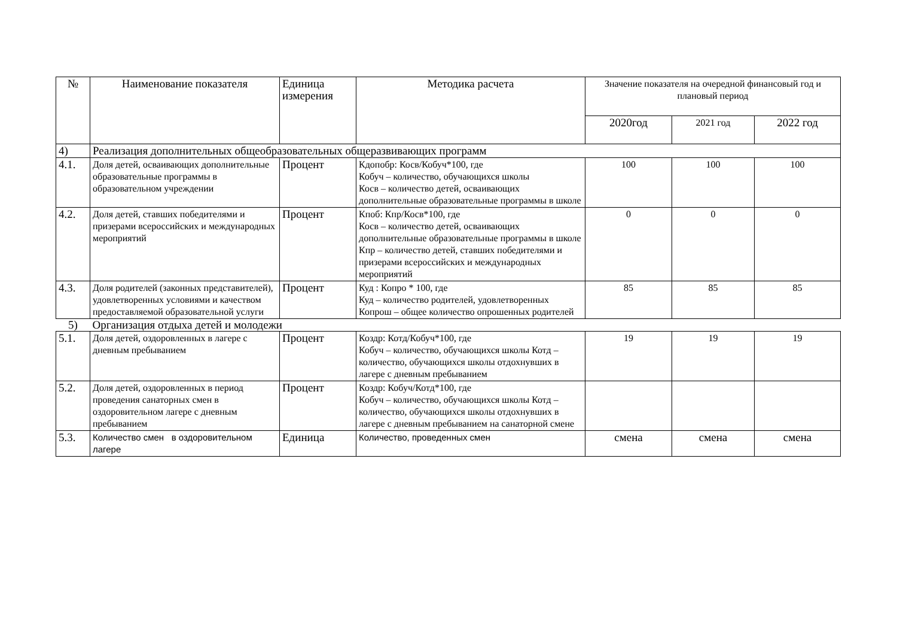| № | Наименование показателя | Единица измерения | Методика расчета | Значение показателя на очередной финансовый год и плановый период | | |
| --- | --- | --- | --- | --- | --- | --- |
| | | | | 2020год | 2021 год | 2022 год |
| 4) | Реализация дополнительных общеобразовательных общеразвивающих программ | | | | | |
| 4.1. | Доля детей, осваивающих дополнительные образовательные программы в образовательном учреждении | Процент | Кдопобр: Косв/Кобуч*100, где Кобуч – количество, обучающихся школы Косв – количество детей, осваивающих дополнительные образовательные программы в школе | 100 | 100 | 100 |
| 4.2. | Доля детей, ставших победителями и призерами всероссийских и международных мероприятий | Процент | Кпоб: Кпр/Косв*100, где Косв – количество детей, осваивающих дополнительные образовательные программы в школе Кпр – количество детей, ставших победителями и призерами всероссийских и международных мероприятий | 0 | 0 | 0 |
| 4.3. | Доля родителей (законных представителей), удовлетворенных условиями и качеством предоставляемой образовательной услуги | Процент | Куд : Копро * 100, где Куд – количество родителей, удовлетворенных Копрош – общее количество опрошенных родителей | 85 | 85 | 85 |
| 5) | Организация отдыха детей и молодежи | | | | | |
| 5.1. | Доля детей, оздоровленных в лагере с дневным пребыванием | Процент | Коздр: Котд/Кобуч*100, где Кобуч – количество, обучающихся школы Котд – количество, обучающихся школы отдохнувших в лагере с дневным пребыванием | 19 | 19 | 19 |
| 5.2. | Доля детей, оздоровленных в период проведения санаторных смен в оздоровительном лагере с дневным пребыванием | Процент | Коздр: Кобуч/Котд*100, где Кобуч – количество, обучающихся школы Котд – количество, обучающихся школы отдохнувших в лагере с дневным пребыванием на санаторной смене | | | |
| 5.3. | Количество смен в оздоровительном лагере | Единица | Количество, проведенных смен | смена | смена | смена |